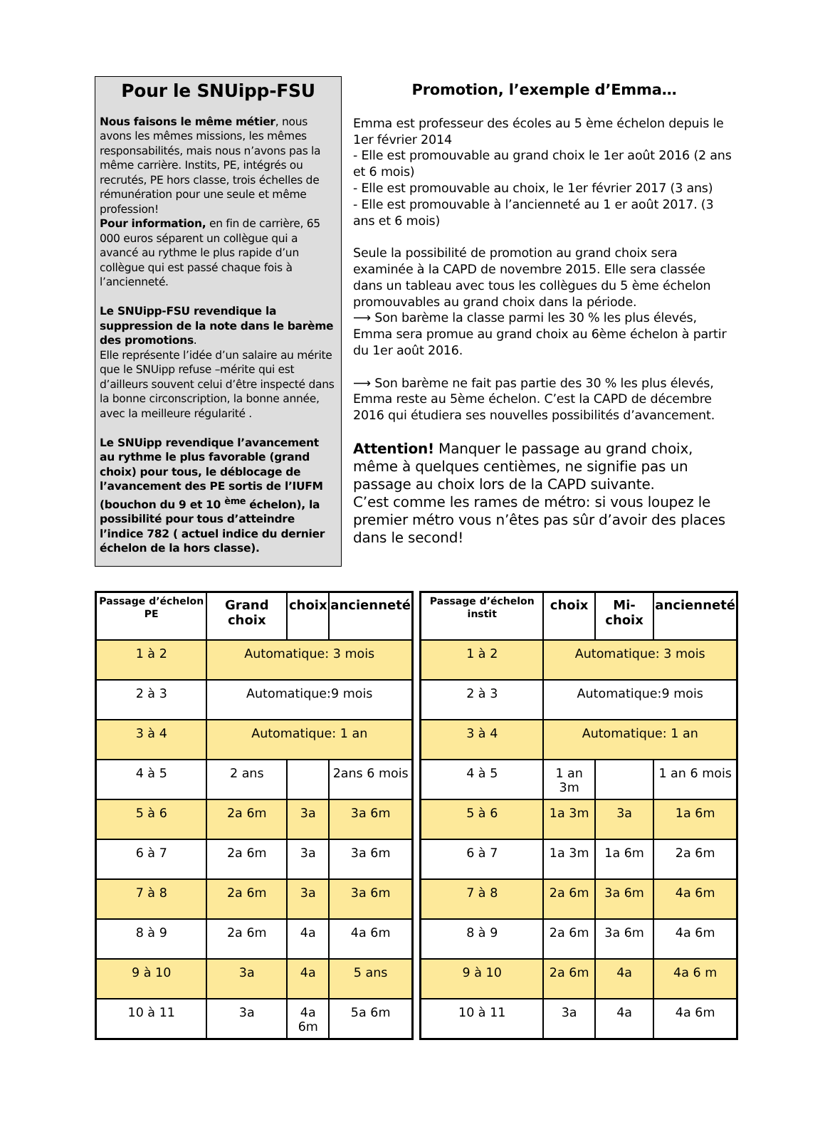Pour le SNUipp-FSU
Nous faisons le même métier, nous avons les mêmes missions, les mêmes responsabilités, mais nous n’avons pas la même carrière. Instits, PE, intégrés ou recrutés, PE hors classe, trois échelles de rémunération pour une seule et même profession!
Pour information, en fin de carrière, 65 000 euros séparent un collègue qui a avancé au rythme le plus rapide d’un collègue qui est passé chaque fois à l’ancienneté.
Le SNUipp-FSU revendique la suppression de la note dans le barème des promotions.
Elle représente l’idée d’un salaire au mérite que le SNUipp refuse –mérite qui est d’ailleurs souvent celui d’être inspecté dans la bonne circonscription, la bonne année, avec la meilleure régularité .
Le SNUipp revendique l’avancement au rythme le plus favorable (grand choix) pour tous, le déblocage de l’avancement des PE sortis de l’IUFM (bouchon du 9 et 10 <sup>ème</sup> échelon), la possibilité pour tous d’atteindre l’indice 782 ( actuel indice du dernier échelon de la hors classe).
Promotion, l’exemple d’Emma…
Emma est professeur des écoles au 5 ème échelon depuis le 1er février 2014
- Elle est promouvable au grand choix le 1er août 2016 (2 ans et 6 mois)
- Elle est promouvable au choix, le 1er février 2017 (3 ans)
- Elle est promouvable à l’ancienneté au 1 er août 2017. (3 ans et 6 mois)
Seule la possibilité de promotion au grand choix sera examinée à la CAPD de novembre 2015. Elle sera classée dans un tableau avec tous les collègues du 5 ème échelon promouvables au grand choix dans la période.
⟶ Son barème la classe parmi les 30 % les plus élevés, Emma sera promue au grand choix au 6ème échelon à partir du 1er août 2016.
⟶ Son barème ne fait pas partie des 30 % les plus élevés, Emma reste au 5ème échelon. C’est la CAPD de décembre 2016 qui étudiera ses nouvelles possibilités d’avancement.
Attention! Manquer le passage au grand choix, même à quelques centièmes, ne signifie pas un passage au choix lors de la CAPD suivante.
C’est comme les rames de métro: si vous loupez le premier métro vous n’êtes pas sûr d’avoir des places dans le second!
| Passage d’échelon PE | Grand choix | choix | ancienneté |
| --- | --- | --- | --- |
| 1 à 2 | Automatique: 3 mois | | |
| 2 à 3 | Automatique:9 mois | | |
| 3 à 4 | Automatique: 1 an | | |
| 4 à 5 | 2 ans | | 2ans 6 mois |
| 5 à 6 | 2a 6m | 3a | 3a 6m |
| 6 à 7 | 2a 6m | 3a | 3a 6m |
| 7 à 8 | 2a 6m | 3a | 3a 6m |
| 8 à 9 | 2a 6m | 4a | 4a 6m |
| 9 à 10 | 3a | 4a | 5 ans |
| 10 à 11 | 3a | 4a 6m | 5a 6m |
| Passage d’échelon instit | choix | Mi-choix | ancienneté |
| --- | --- | --- | --- |
| 1 à 2 | Automatique: 3 mois | | |
| 2 à 3 | Automatique:9 mois | | |
| 3 à 4 | Automatique: 1 an | | |
| 4 à 5 | 1 an 3m | | 1 an 6 mois |
| 5 à 6 | 1a 3m | 3a | 1a 6m |
| 6 à 7 | 1a 3m | 1a 6m | 2a 6m |
| 7 à 8 | 2a 6m | 3a 6m | 4a 6m |
| 8 à 9 | 2a 6m | 3a 6m | 4a 6m |
| 9 à 10 | 2a 6m | 4a | 4a 6 m |
| 10 à 11 | 3a | 4a | 4a 6m |